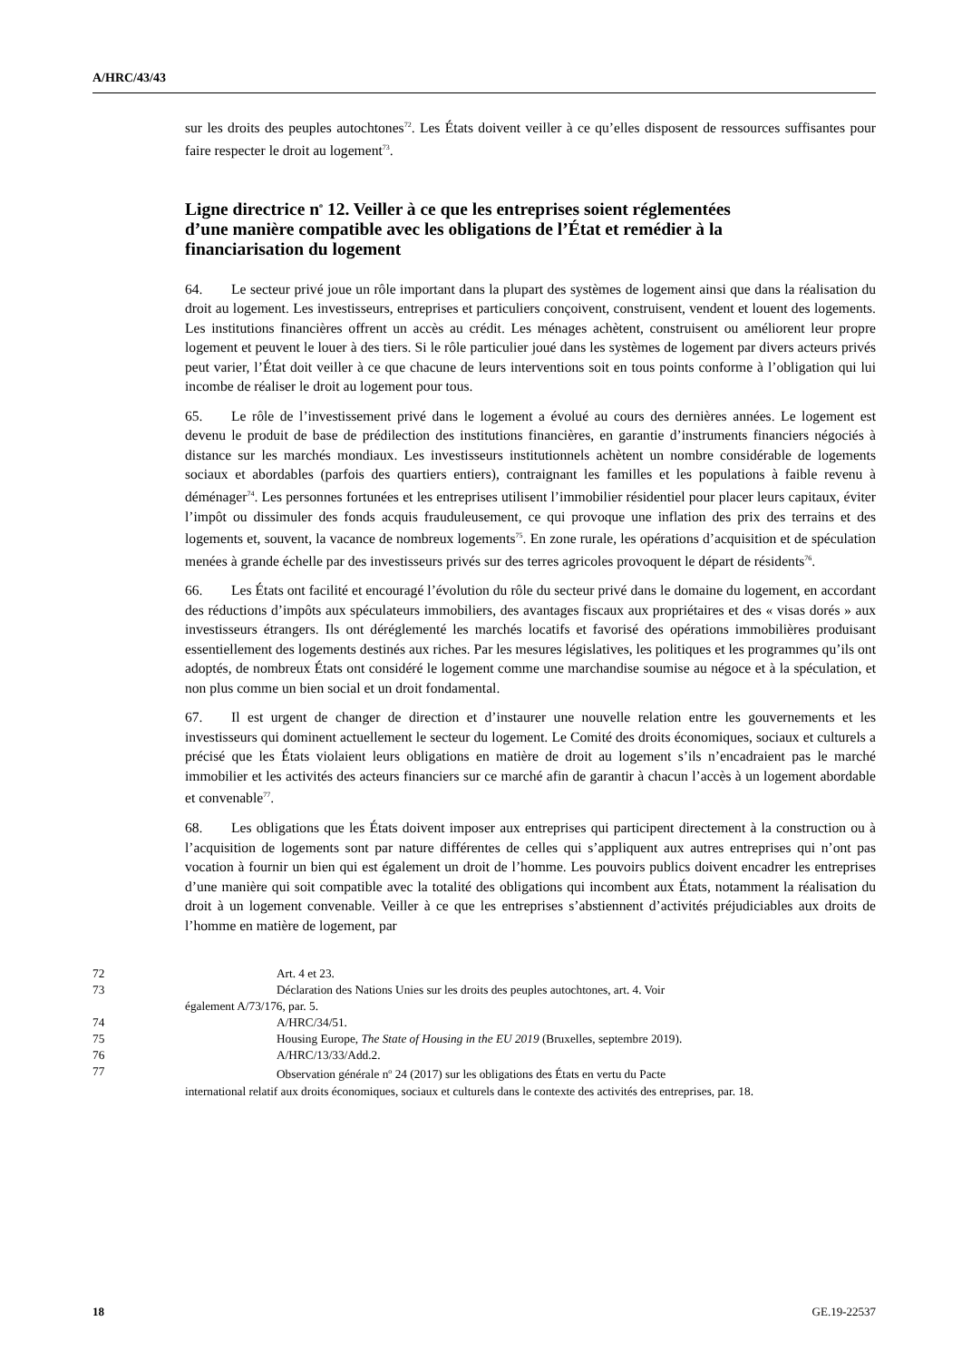A/HRC/43/43
sur les droits des peuples autochtones<sup>72</sup>. Les États doivent veiller à ce qu’elles disposent de ressources suffisantes pour faire respecter le droit au logement<sup>73</sup>.
Ligne directrice n<sup>o</sup> 12. Veiller à ce que les entreprises soient réglementées d’une manière compatible avec les obligations de l’État et remédier à la financiarisation du logement
64. Le secteur privé joue un rôle important dans la plupart des systèmes de logement ainsi que dans la réalisation du droit au logement. Les investisseurs, entreprises et particuliers conçoivent, construisent, vendent et louent des logements. Les institutions financières offrent un accès au crédit. Les ménages achètent, construisent ou améliorent leur propre logement et peuvent le louer à des tiers. Si le rôle particulier joué dans les systèmes de logement par divers acteurs privés peut varier, l’État doit veiller à ce que chacune de leurs interventions soit en tous points conforme à l’obligation qui lui incombe de réaliser le droit au logement pour tous.
65. Le rôle de l’investissement privé dans le logement a évolué au cours des dernières années. Le logement est devenu le produit de base de prédilection des institutions financières, en garantie d’instruments financiers négociés à distance sur les marchés mondiaux. Les investisseurs institutionnels achètent un nombre considérable de logements sociaux et abordables (parfois des quartiers entiers), contraignant les familles et les populations à faible revenu à déménager<sup>74</sup>. Les personnes fortunées et les entreprises utilisent l’immobilier résidentiel pour placer leurs capitaux, éviter l’impôt ou dissimuler des fonds acquis frauduleusement, ce qui provoque une inflation des prix des terrains et des logements et, souvent, la vacance de nombreux logements<sup>75</sup>. En zone rurale, les opérations d’acquisition et de spéculation menées à grande échelle par des investisseurs privés sur des terres agricoles provoquent le départ de résidents<sup>76</sup>.
66. Les États ont facilité et encouragé l’évolution du rôle du secteur privé dans le domaine du logement, en accordant des réductions d’impôts aux spéculateurs immobiliers, des avantages fiscaux aux propriétaires et des « visas dorés » aux investisseurs étrangers. Ils ont déréglementé les marchés locatifs et favorisé des opérations immobilières produisant essentiellement des logements destinés aux riches. Par les mesures législatives, les politiques et les programmes qu’ils ont adoptés, de nombreux États ont considéré le logement comme une marchandise soumise au négoce et à la spéculation, et non plus comme un bien social et un droit fondamental.
67. Il est urgent de changer de direction et d’instaurer une nouvelle relation entre les gouvernements et les investisseurs qui dominent actuellement le secteur du logement. Le Comité des droits économiques, sociaux et culturels a précisé que les États violaient leurs obligations en matière de droit au logement s’ils n’encadraient pas le marché immobilier et les activités des acteurs financiers sur ce marché afin de garantir à chacun l’accès à un logement abordable et convenable<sup>77</sup>.
68. Les obligations que les États doivent imposer aux entreprises qui participent directement à la construction ou à l’acquisition de logements sont par nature différentes de celles qui s’appliquent aux autres entreprises qui n’ont pas vocation à fournir un bien qui est également un droit de l’homme. Les pouvoirs publics doivent encadrer les entreprises d’une manière qui soit compatible avec la totalité des obligations qui incombent aux États, notamment la réalisation du droit à un logement convenable. Veiller à ce que les entreprises s’abstiennent d’activités préjudiciables aux droits de l’homme en matière de logement, par
72 Art. 4 et 23.
73 Déclaration des Nations Unies sur les droits des peuples autochtones, art. 4. Voir
également A/73/176, par. 5.
74 A/HRC/34/51.
75 Housing Europe, The State of Housing in the EU 2019 (Bruxelles, septembre 2019).
76 A/HRC/13/33/Add.2.
77 Observation générale n<sup>o</sup> 24 (2017) sur les obligations des États en vertu du Pacte
international relatif aux droits économiques, sociaux et culturels dans le contexte des activités des entreprises, par. 18.
18 GE.19-22537